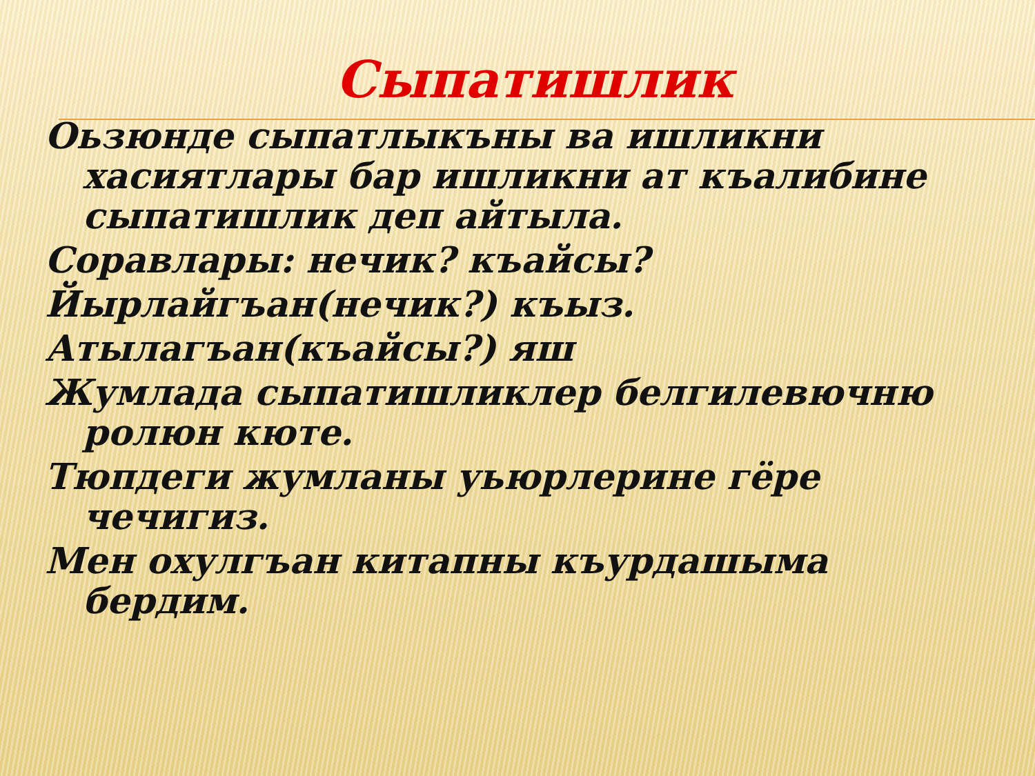Сыпатишлик
Оьзюнде сыпатлыкъны ва ишликни хасиятлары бар ишликни ат къалибине сыпатишлик деп айтыла.
Соравлары: нечик? къайсы?
Йырлайгъан(нечик?) къыз.
Атылагъан(къайсы?) яш
Жумлада сыпатишликлер белгилевючню ролюн кюте.
Тюпдеги жумланы уьюрлерине гёре чечигиз.
Мен охулгъан китапны къурдашыма бердим.